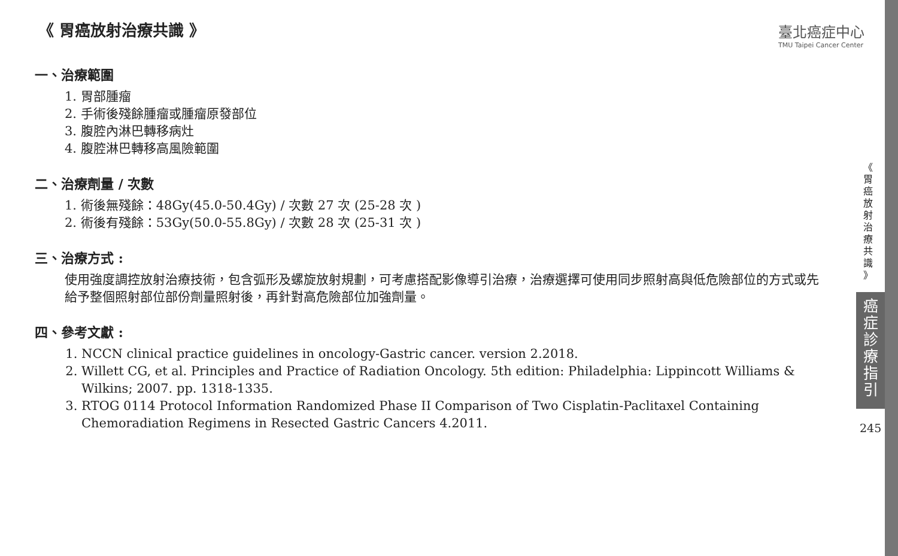臺北癌症中心
TMU Taipei Cancer Center
《 胃癌放射治療共識 》
一、治療範圍
1. 胃部腫瘤
2. 手術後殘餘腫瘤或腫瘤原發部位
3. 腹腔內淋巴轉移病灶
4. 腹腔淋巴轉移高風險範圍
二、治療劑量 / 次數
1. 術後無殘餘：48Gy(45.0-50.4Gy) / 次數 27 次 (25-28 次 )
2. 術後有殘餘：53Gy(50.0-55.8Gy) / 次數 28 次 (25-31 次 )
三、治療方式 :
使用強度調控放射治療技術，包含弧形及螺旋放射規劃，可考慮搭配影像導引治療，治療選擇可使用同步照射高與低危險部位的方式或先給予整個照射部位部份劑量照射後，再針對高危險部位加強劑量。
四、參考文獻 :
1. NCCN clinical practice guidelines in oncology-Gastric cancer. version 2.2018.
2. Willett CG, et al. Principles and Practice of Radiation Oncology. 5th edition: Philadelphia: Lippincott Williams & Wilkins; 2007. pp. 1318-1335.
3. RTOG 0114 Protocol Information Randomized Phase II Comparison of Two Cisplatin-Paclitaxel Containing Chemoradiation Regimens in Resected Gastric Cancers 4.2011.
《
胃
癌
放
射
治
療
共
識
》
癌
症
診
療
指
引
245